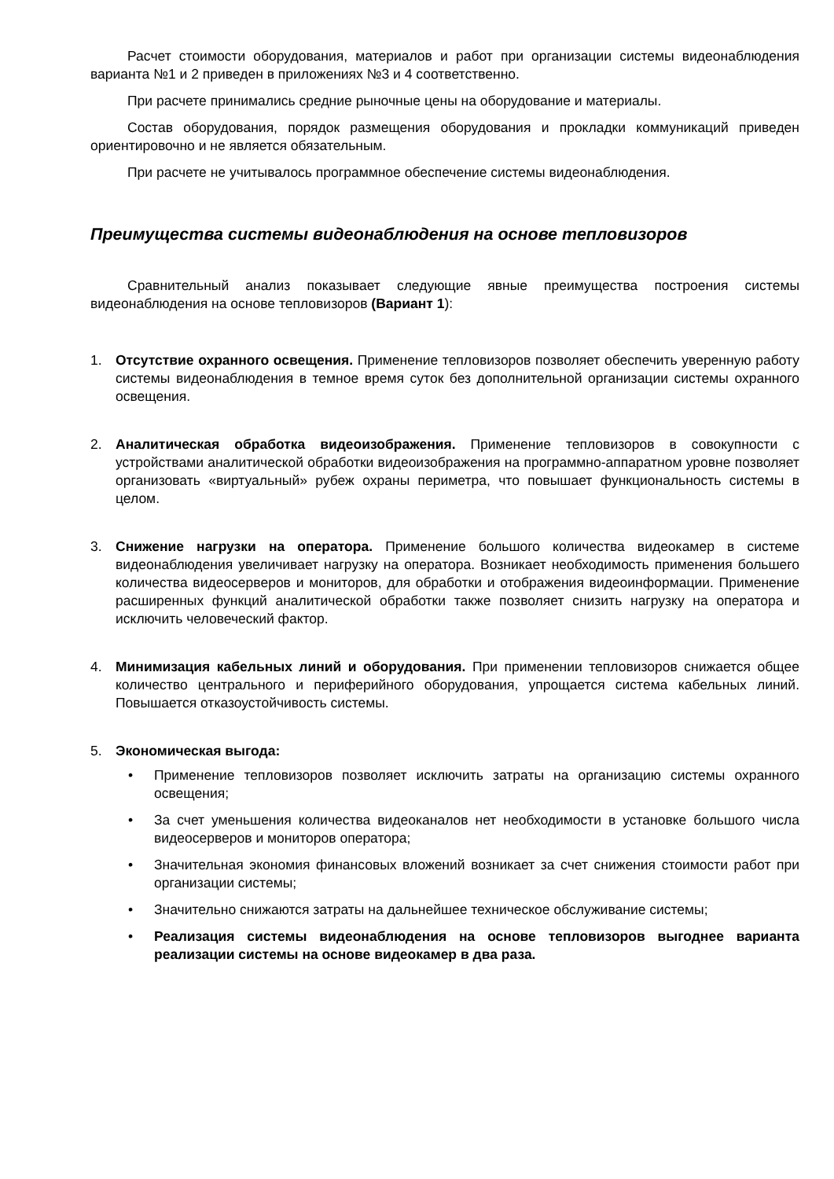Расчет стоимости оборудования, материалов и работ при организации системы видеонаблюдения варианта №1 и 2 приведен в приложениях №3 и 4 соответственно.
При расчете принимались средние рыночные цены на оборудование и материалы.
Состав оборудования, порядок размещения оборудования и прокладки коммуникаций приведен ориентировочно и не является обязательным.
При расчете не учитывалось программное обеспечение системы видеонаблюдения.
Преимущества системы видеонаблюдения на основе тепловизоров
Сравнительный анализ показывает следующие явные преимущества построения системы видеонаблюдения на основе тепловизоров (Вариант 1):
1. Отсутствие охранного освещения. Применение тепловизоров позволяет обеспечить уверенную работу системы видеонаблюдения в темное время суток без дополнительной организации системы охранного освещения.
2. Аналитическая обработка видеоизображения. Применение тепловизоров в совокупности с устройствами аналитической обработки видеоизображения на программно-аппаратном уровне позволяет организовать «виртуальный» рубеж охраны периметра, что повышает функциональность системы в целом.
3. Снижение нагрузки на оператора. Применение большого количества видеокамер в системе видеонаблюдения увеличивает нагрузку на оператора. Возникает необходимость применения большего количества видеосерверов и мониторов, для обработки и отображения видеоинформации. Применение расширенных функций аналитической обработки также позволяет снизить нагрузку на оператора и исключить человеческий фактор.
4. Минимизация кабельных линий и оборудования. При применении тепловизоров снижается общее количество центрального и периферийного оборудования, упрощается система кабельных линий. Повышается отказоустойчивость системы.
5. Экономическая выгода:
• Применение тепловизоров позволяет исключить затраты на организацию системы охранного освещения;
• За счет уменьшения количества видеоканалов нет необходимости в установке большого числа видеосерверов и мониторов оператора;
• Значительная экономия финансовых вложений возникает за счет снижения стоимости работ при организации системы;
• Значительно снижаются затраты на дальнейшее техническое обслуживание системы;
• Реализация системы видеонаблюдения на основе тепловизоров выгоднее варианта реализации системы на основе видеокамер в два раза.